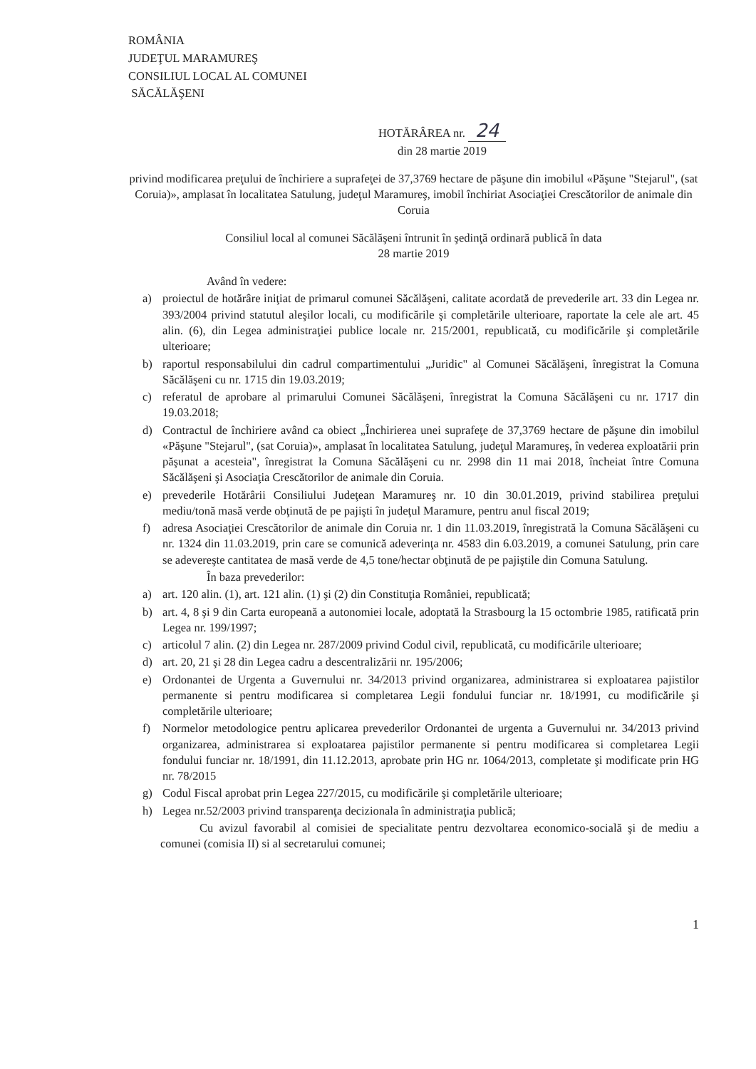ROMÂNIA
JUDEŢUL MARAMUREŞ
CONSILIUL LOCAL AL COMUNEI
SĂCĂLĂŞENI
HOTĂRÂREA nr. 24
din 28 martie 2019
privind modificarea preţului de închiriere a suprafeţei de 37,3769 hectare de păşune din imobilul «Păşune "Stejarul", (sat Coruia)», amplasat în localitatea Satulung, judeţul Maramureş, imobil închiriat Asociaţiei Crescătorilor de animale din Coruia
Consiliul local al comunei Săcălăşeni întrunit în şedinţă ordinară publică în data
28 martie 2019
Având în vedere:
a) proiectul de hotărâre iniţiat de primarul comunei Săcălăşeni, calitate acordată de prevederile art. 33 din Legea nr. 393/2004 privind statutul aleşilor locali, cu modificările şi completările ulterioare, raportate la cele ale art. 45 alin. (6), din Legea administraţiei publice locale nr. 215/2001, republicată, cu modificările şi completările ulterioare;
b) raportul responsabilului din cadrul compartimentului „Juridic" al Comunei Săcălăşeni, înregistrat la Comuna Săcălăşeni cu nr. 1715 din 19.03.2019;
c) referatul de aprobare al primarului Comunei Săcălăşeni, înregistrat la Comuna Săcălăşeni cu nr. 1717 din 19.03.2018;
d) Contractul de închiriere având ca obiect „Închirierea unei suprafeţe de 37,3769 hectare de păşune din imobilul «Păşune "Stejarul", (sat Coruia)», amplasat în localitatea Satulung, judeţul Maramureş, în vederea exploatării prin păşunat a acesteia", înregistrat la Comuna Săcălăşeni cu nr. 2998 din 11 mai 2018, încheiat între Comuna Săcălăşeni şi Asociaţia Crescătorilor de animale din Coruia.
e) prevederile Hotărârii Consiliului Judeţean Maramureş nr. 10 din 30.01.2019, privind stabilirea preţului mediu/tonă masă verde obţinută de pe pajişti în judeţul Maramure, pentru anul fiscal 2019;
f) adresa Asociaţiei Crescătorilor de animale din Coruia nr. 1 din 11.03.2019, înregistrată la Comuna Săcălăşeni cu nr. 1324 din 11.03.2019, prin care se comunică adeverinţa nr. 4583 din 6.03.2019, a comunei Satulung, prin care se adevereşte cantitatea de masă verde de 4,5 tone/hectar obţinută de pe pajiştile din Comuna Satulung.
În baza prevederilor:
a) art. 120 alin. (1), art. 121 alin. (1) şi (2) din Constituţia României, republicată;
b) art. 4, 8 şi 9 din Carta europeană a autonomiei locale, adoptată la Strasbourg la 15 octombrie 1985, ratificată prin Legea nr. 199/1997;
c) articolul 7 alin. (2) din Legea nr. 287/2009 privind Codul civil, republicată, cu modificările ulterioare;
d) art. 20, 21 şi 28 din Legea cadru a descentralizării nr. 195/2006;
e) Ordonantei de Urgenta a Guvernului nr. 34/2013 privind organizarea, administrarea si exploatarea pajistilor permanente si pentru modificarea si completarea Legii fondului funciar nr. 18/1991, cu modificările şi completările ulterioare;
f) Normelor metodologice pentru aplicarea prevederilor Ordonantei de urgenta a Guvernului nr. 34/2013 privind organizarea, administrarea si exploatarea pajistilor permanente si pentru modificarea si completarea Legii fondului funciar nr. 18/1991, din 11.12.2013, aprobate prin HG nr. 1064/2013, completate şi modificate prin HG nr. 78/2015
g) Codul Fiscal aprobat prin Legea 227/2015, cu modificările şi completările ulterioare;
h) Legea nr.52/2003 privind transparenţa decizionala în administraţia publică;
Cu avizul favorabil al comisiei de specialitate pentru dezvoltarea economico-socială şi de mediu a comunei (comisia II) si al secretarului comunei;
1